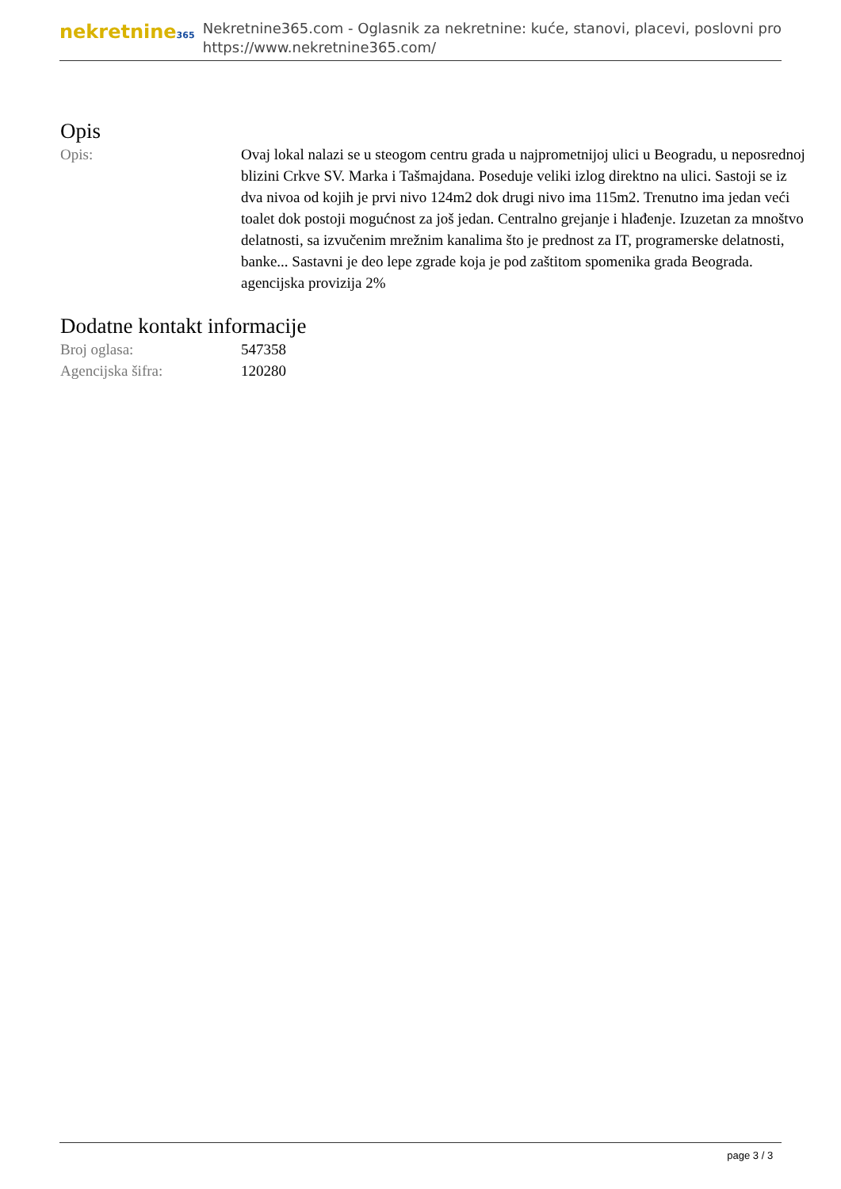nekretnine365
Nekretnine365.com - Oglasnik za nekretnine: kuće, stanovi, placevi, poslovni pro
https://www.nekretnine365.com/
Opis
| Opis: | Ovaj lokal nalazi se u steogom centru grada u najprometnijoj ulici u Beogradu, u neposrednoj blizini Crkve SV. Marka i Tašmajdana. Poseduje veliki izlog direktno na ulici. Sastoji se iz dva nivoa od kojih je prvi nivo 124m2 dok drugi nivo ima 115m2. Trenutno ima jedan veći toalet dok postoji mogućnost za još jedan. Centralno grejanje i hlađenje. Izuzetan za mnoštvo delatnosti, sa izvučenim mrežnim kanalima što je prednost za IT, programerske delatnosti, banke... Sastavni je deo lepe zgrade koja je pod zaštitom spomenika grada Beograda. agencijska provizija 2% |
Dodatne kontakt informacije
| Broj oglasa: | 547358 |
| Agencijska šifra: | 120280 |
page 3 / 3